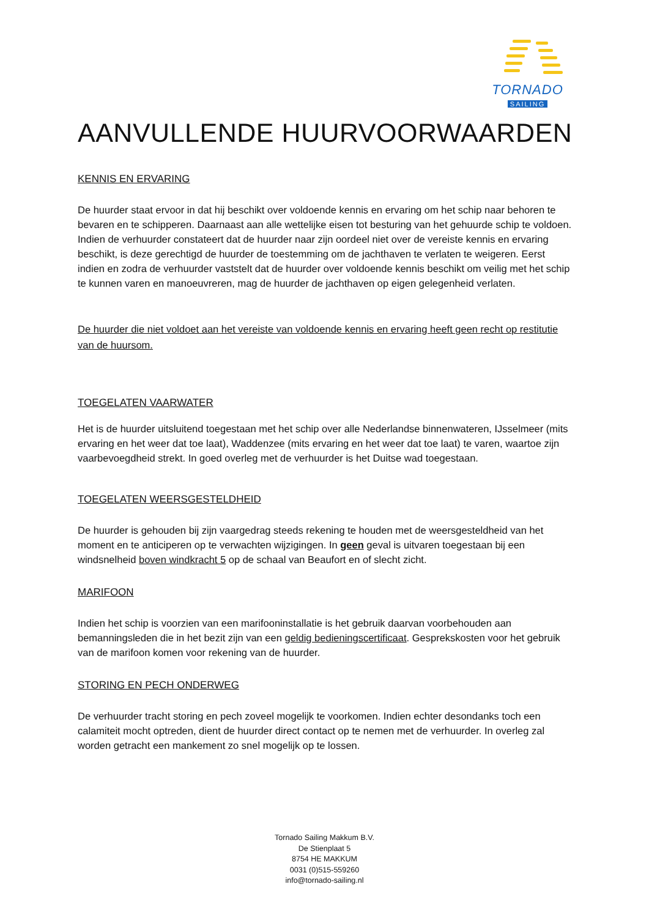TORNADO
SAILING
AANVULLENDE HUURVOORWAARDEN
KENNIS EN ERVARING
De huurder staat ervoor in dat hij beschikt over voldoende kennis en ervaring om het schip naar behoren te bevaren en te schipperen. Daarnaast aan alle wettelijke eisen tot besturing van het gehuurde schip te voldoen. Indien de verhuurder constateert dat de huurder naar zijn oordeel niet over de vereiste kennis en ervaring beschikt, is deze gerechtigd de huurder de toestemming om de jachthaven te verlaten te weigeren. Eerst indien en zodra de verhuurder vaststelt dat de huurder over voldoende kennis beschikt om veilig met het schip te kunnen varen en manoeuvreren, mag de huurder de jachthaven op eigen gelegenheid verlaten.
De huurder die niet voldoet aan het vereiste van voldoende kennis en ervaring heeft geen recht op restitutie van de huursom.
TOEGELATEN VAARWATER
Het is de huurder uitsluitend toegestaan met het schip over alle Nederlandse binnenwateren, IJsselmeer (mits ervaring en het weer dat toe laat), Waddenzee (mits ervaring en het weer dat toe laat) te varen, waartoe zijn vaarbevoegdheid strekt. In goed overleg met de verhuurder is het Duitse wad toegestaan.
TOEGELATEN WEERSGESTELDHEID
De huurder is gehouden bij zijn vaargedrag steeds rekening te houden met de weersgesteldheid van het moment en te anticiperen op te verwachten wijzigingen. In geen geval is uitvaren toegestaan bij een windsnelheid boven windkracht 5 op de schaal van Beaufort en of slecht zicht.
MARIFOON
Indien het schip is voorzien van een marifooninstallatie is het gebruik daarvan voorbehouden aan bemanningsleden die in het bezit zijn van een geldig bedieningscertificaat. Gesprekskosten voor het gebruik van de marifoon komen voor rekening van de huurder.
STORING EN PECH ONDERWEG
De verhuurder tracht storing en pech zoveel mogelijk te voorkomen. Indien echter desondanks toch een calamiteit mocht optreden, dient de huurder direct contact op te nemen met de verhuurder. In overleg zal worden getracht een mankement zo snel mogelijk op te lossen.
Tornado Sailing Makkum B.V.
De Stienplaat 5
8754 HE MAKKUM
0031 (0)515-559260
info@tornado-sailing.nl